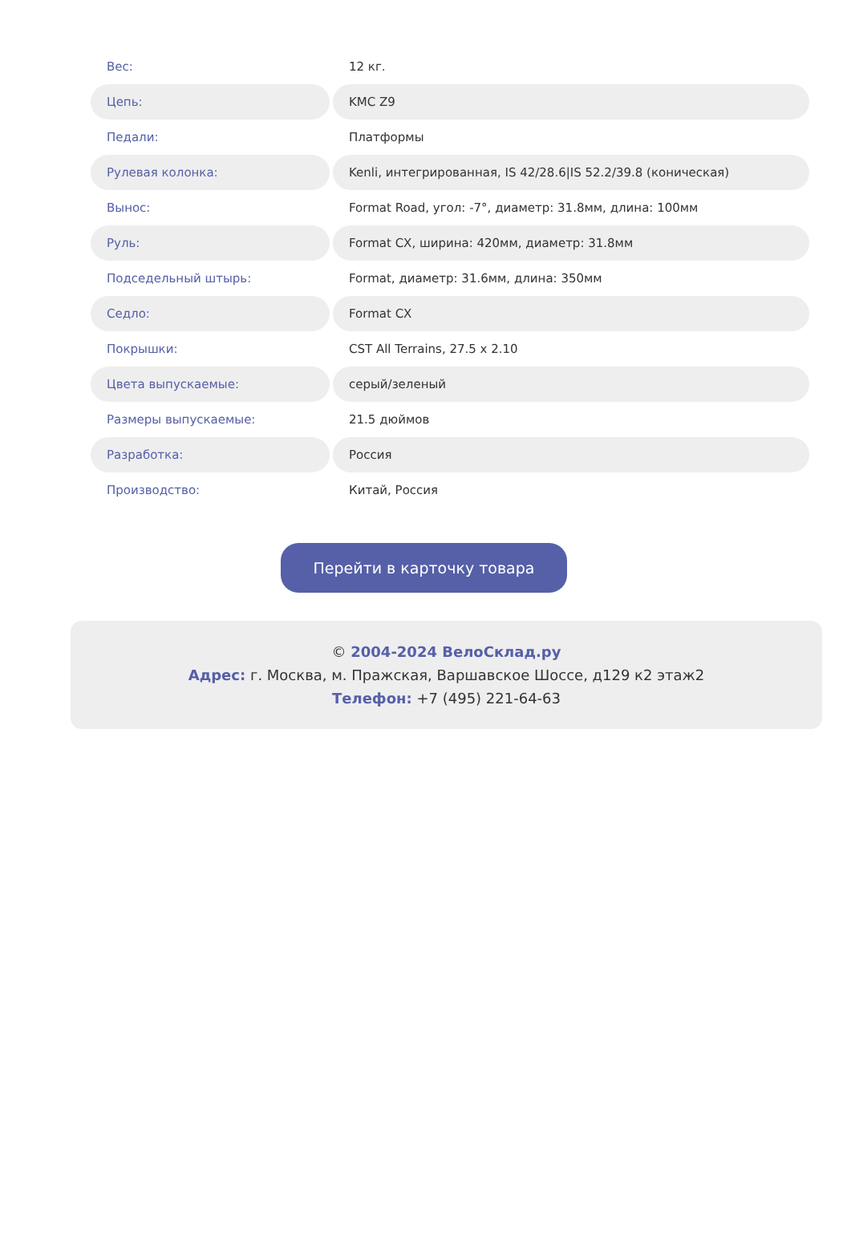| Вес: | 12 кг. |
| Цепь: | KMC Z9 |
| Педали: | Платформы |
| Рулевая колонка: | Kenli, интегрированная, IS 42/28.6/IS 52.2/39.8 (коническая) |
| Вынос: | Format Road, угол: -7°, диаметр: 31.8мм, длина: 100мм |
| Руль: | Format CX, ширина: 420мм, диаметр: 31.8мм |
| Подседельный штырь: | Format, диаметр: 31.6мм, длина: 350мм |
| Седло: | Format CX |
| Покрышки: | CST All Terrains, 27.5 x 2.10 |
| Цвета выпускаемые: | серый/зеленый |
| Размеры выпускаемые: | 21.5 дюймов |
| Разработка: | Россия |
| Производство: | Китай, Россия |
Перейти в карточку товара
© 2004-2024 ВелоСклад.ру
Адрес: г. Москва, м. Пражская, Варшавское Шоссе, д129 к2 этаж2
Телефон: +7 (495) 221-64-63